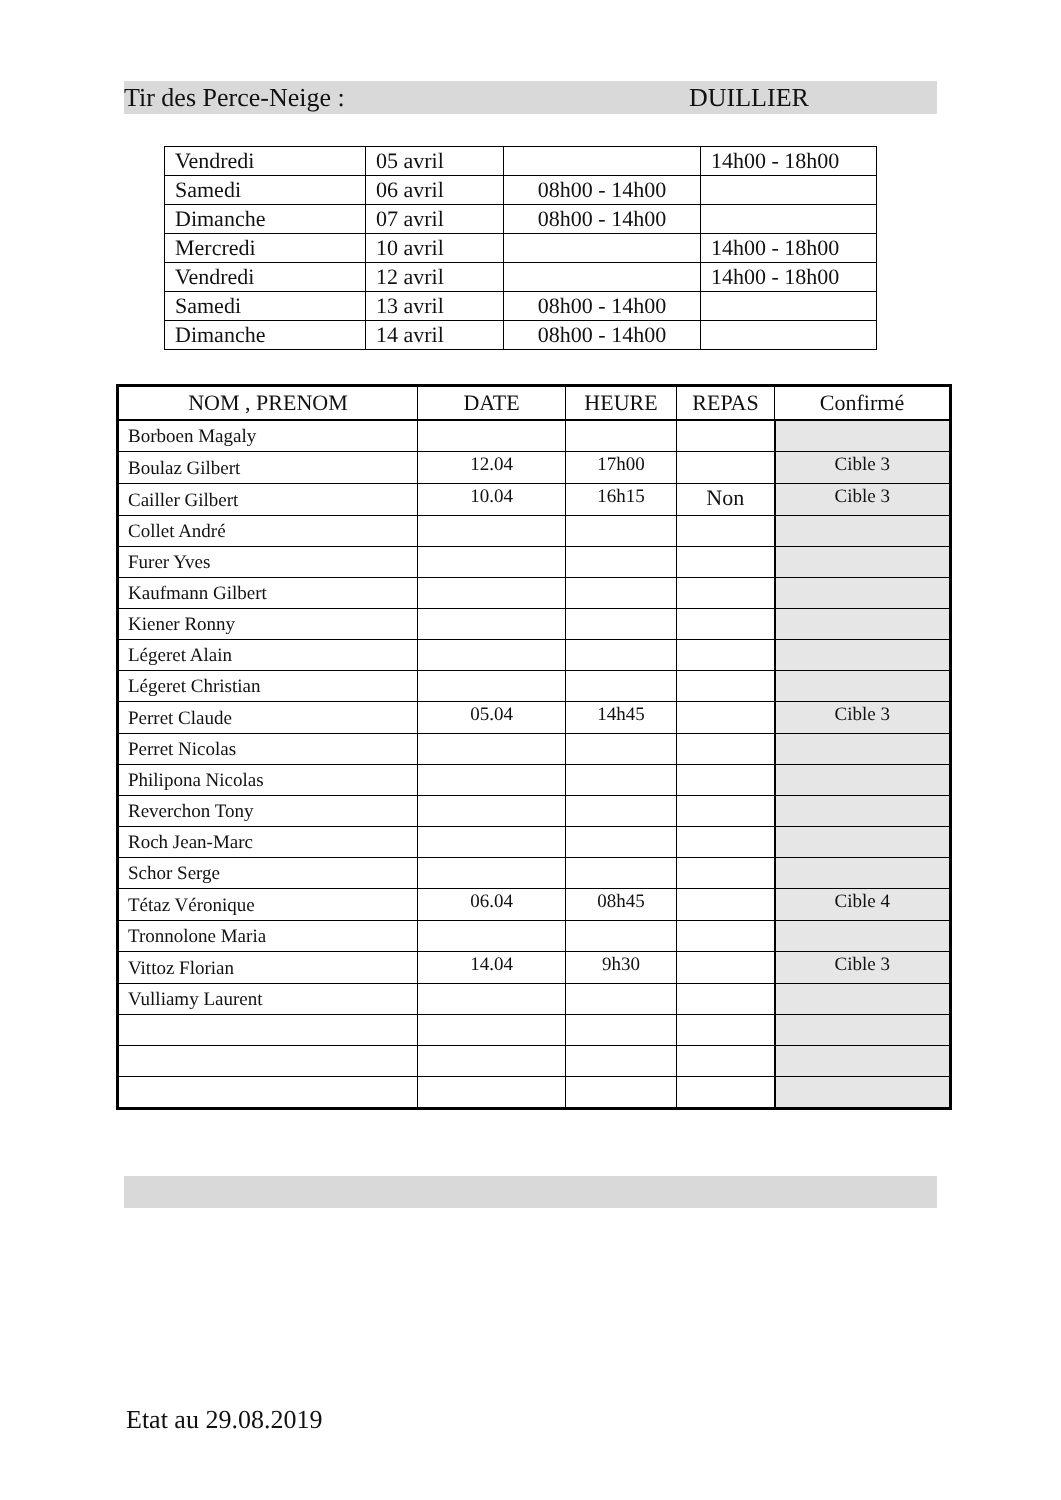Tir des Perce-Neige : DUILLIER
| Vendredi | 05 avril | | 14h00 - 18h00 |
| Samedi | 06 avril | 08h00 - 14h00 | |
| Dimanche | 07 avril | 08h00 - 14h00 | |
| Mercredi | 10 avril | | 14h00 - 18h00 |
| Vendredi | 12 avril | | 14h00 - 18h00 |
| Samedi | 13 avril | 08h00 - 14h00 | |
| Dimanche | 14 avril | 08h00 - 14h00 | |
| NOM , PRENOM | DATE | HEURE | REPAS | Confirmé |
| --- | --- | --- | --- | --- |
| Borboen Magaly | | | | |
| Boulaz Gilbert | 12.04 | 17h00 | | Cible 3 |
| Cailler Gilbert | 10.04 | 16h15 | Non | Cible 3 |
| Collet André | | | | |
| Furer Yves | | | | |
| Kaufmann Gilbert | | | | |
| Kiener Ronny | | | | |
| Légeret Alain | | | | |
| Légeret Christian | | | | |
| Perret Claude | 05.04 | 14h45 | | Cible 3 |
| Perret Nicolas | | | | |
| Philipona Nicolas | | | | |
| Reverchon Tony | | | | |
| Roch Jean-Marc | | | | |
| Schor Serge | | | | |
| Tétaz Véronique | 06.04 | 08h45 | | Cible 4 |
| Tronnolone Maria | | | | |
| Vittoz Florian | 14.04 | 9h30 | | Cible 3 |
| Vulliamy Laurent | | | | |
Etat au 29.08.2019